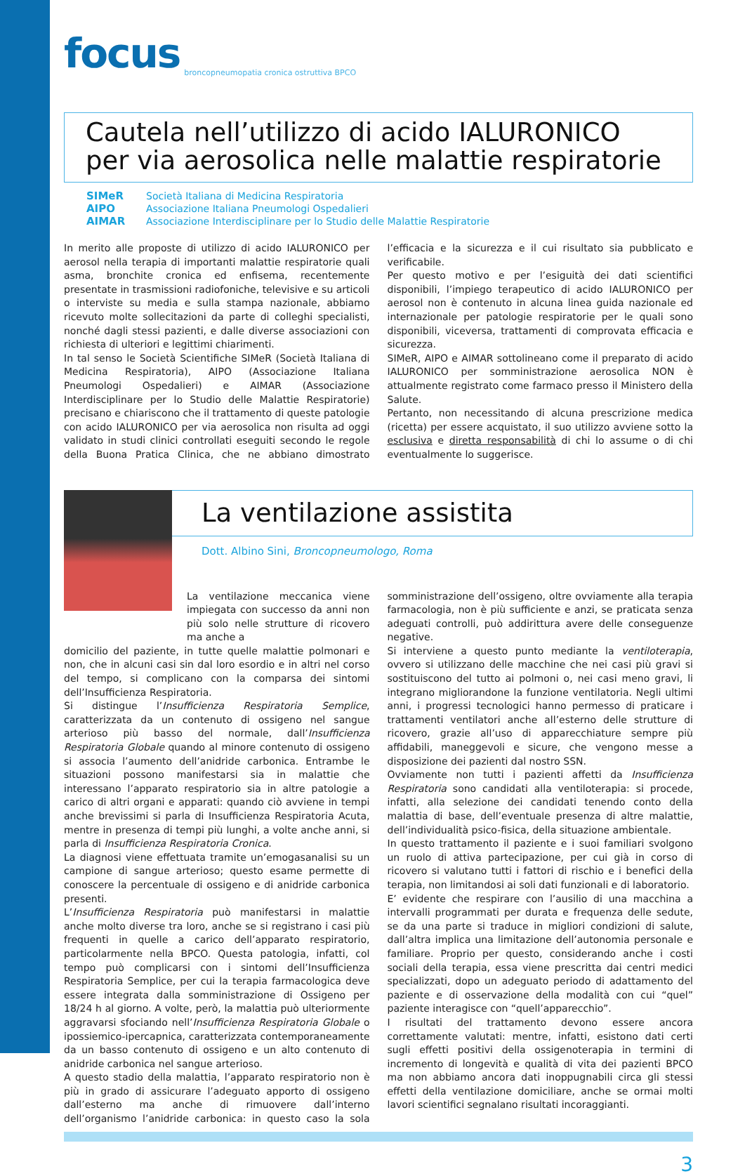focus broncopneumopatia cronica ostruttiva BPCO
Cautela nell’utilizzo di acido IALURONICO
per via aerosolica nelle malattie respiratorie
SIMeR Società Italiana di Medicina Respiratoria
AIPO Associazione Italiana Pneumologi Ospedalieri
AIMAR Associazione Interdisciplinare per lo Studio delle Malattie Respiratorie
In merito alle proposte di utilizzo di acido IALURONICO per aerosol nella terapia di importanti malattie respiratorie quali asma, bronchite cronica ed enfisema, recentemente presentate in trasmissioni radiofoniche, televisive e su articoli o interviste su media e sulla stampa nazionale, abbiamo ricevuto molte sollecitazioni da parte di colleghi specialisti, nonché dagli stessi pazienti, e dalle diverse associazioni con richiesta di ulteriori e legittimi chiarimenti.
In tal senso le Società Scientifiche SIMeR (Società Italiana di Medicina Respiratoria), AIPO (Associazione Italiana Pneumologi Ospedalieri) e AIMAR (Associazione Interdisciplinare per lo Studio delle Malattie Respiratorie) precisano e chiariscono che il trattamento di queste patologie con acido IALURONICO per via aerosolica non risulta ad oggi validato in studi clinici controllati eseguiti secondo le regole della Buona Pratica Clinica, che ne abbiano dimostrato l’efficacia e la sicurezza e il cui risultato sia pubblicato e verificabile.
Per questo motivo e per l’esiguità dei dati scientifici disponibili, l’impiego terapeutico di acido IALURONICO per aerosol non è contenuto in alcuna linea guida nazionale ed internazionale per patologie respiratorie per le quali sono disponibili, viceversa, trattamenti di comprovata efficacia e sicurezza.
SIMeR, AIPO e AIMAR sottolineano come il preparato di acido IALURONICO per somministrazione aerosolica NON è attualmente registrato come farmaco presso il Ministero della Salute.
Pertanto, non necessitando di alcuna prescrizione medica (ricetta) per essere acquistato, il suo utilizzo avviene sotto la esclusiva e diretta responsabilità di chi lo assume o di chi eventualmente lo suggerisce.
La ventilazione assistita
Dott. Albino Sini, Broncopneumologo, Roma
La ventilazione meccanica viene impiegata con successo da anni non più solo nelle strutture di ricovero ma anche a
domicilio del paziente, in tutte quelle malattie polmonari e non, che in alcuni casi sin dal loro esordio e in altri nel corso del tempo, si complicano con la comparsa dei sintomi dell’Insufficienza Respiratoria.
Si distingue l’Insufficienza Respiratoria Semplice, caratterizzata da un contenuto di ossigeno nel sangue arterioso più basso del normale, dall’Insufficienza Respiratoria Globale quando al minore contenuto di ossigeno si associa l’aumento dell’anidride carbonica. Entrambe le situazioni possono manifestarsi sia in malattie che interessano l’apparato respiratorio sia in altre patologie a carico di altri organi e apparati: quando ciò avviene in tempi anche brevissimi si parla di Insufficienza Respiratoria Acuta, mentre in presenza di tempi più lunghi, a volte anche anni, si parla di Insufficienza Respiratoria Cronica.
La diagnosi viene effettuata tramite un’emogasanalisi su un campione di sangue arterioso; questo esame permette di conoscere la percentuale di ossigeno e di anidride carbonica presenti.
L’Insufficienza Respiratoria può manifestarsi in malattie anche molto diverse tra loro, anche se si registrano i casi più frequenti in quelle a carico dell’apparato respiratorio, particolarmente nella BPCO. Questa patologia, infatti, col tempo può complicarsi con i sintomi dell’Insufficienza Respiratoria Semplice, per cui la terapia farmacologica deve essere integrata dalla somministrazione di Ossigeno per 18/24 h al giorno. A volte, però, la malattia può ulteriormente aggravarsi sfociando nell’Insufficienza Respiratoria Globale o ipossiemico-ipercapnica, caratterizzata contemporaneamente da un basso contenuto di ossigeno e un alto contenuto di anidride carbonica nel sangue arterioso.
A questo stadio della malattia, l’apparato respiratorio non è più in grado di assicurare l’adeguato apporto di ossigeno dall’esterno ma anche di rimuovere dall’interno dell’organismo l’anidride carbonica: in questo caso la sola somministrazione dell’ossigeno, oltre ovviamente alla terapia farmacologia, non è più sufficiente e anzi, se praticata senza adeguati controlli, può addirittura avere delle conseguenze negative.
Si interviene a questo punto mediante la ventiloterapia, ovvero si utilizzano delle macchine che nei casi più gravi si sostituiscono del tutto ai polmoni o, nei casi meno gravi, li integrano migliorandone la funzione ventilatoria. Negli ultimi anni, i progressi tecnologici hanno permesso di praticare i trattamenti ventilatori anche all’esterno delle strutture di ricovero, grazie all’uso di apparecchiature sempre più affidabili, maneggevoli e sicure, che vengono messe a disposizione dei pazienti dal nostro SSN.
Ovviamente non tutti i pazienti affetti da Insufficienza Respiratoria sono candidati alla ventiloterapia: si procede, infatti, alla selezione dei candidati tenendo conto della malattia di base, dell’eventuale presenza di altre malattie, dell’individualità psico-fisica, della situazione ambientale.
In questo trattamento il paziente e i suoi familiari svolgono un ruolo di attiva partecipazione, per cui già in corso di ricovero si valutano tutti i fattori di rischio e i benefici della terapia, non limitandosi ai soli dati funzionali e di laboratorio.
E’ evidente che respirare con l’ausilio di una macchina a intervalli programmati per durata e frequenza delle sedute, se da una parte si traduce in migliori condizioni di salute, dall’altra implica una limitazione dell’autonomia personale e familiare. Proprio per questo, considerando anche i costi sociali della terapia, essa viene prescritta dai centri medici specializzati, dopo un adeguato periodo di adattamento del paziente e di osservazione della modalità con cui “quel” paziente interagisce con “quell’apparecchio”.
I risultati del trattamento devono essere ancora correttamente valutati: mentre, infatti, esistono dati certi sugli effetti positivi della ossigenoterapia in termini di incremento di longevità e qualità di vita dei pazienti BPCO ma non abbiamo ancora dati inoppugnabili circa gli stessi effetti della ventilazione domiciliare, anche se ormai molti lavori scientifici segnalano risultati incoraggianti.
3